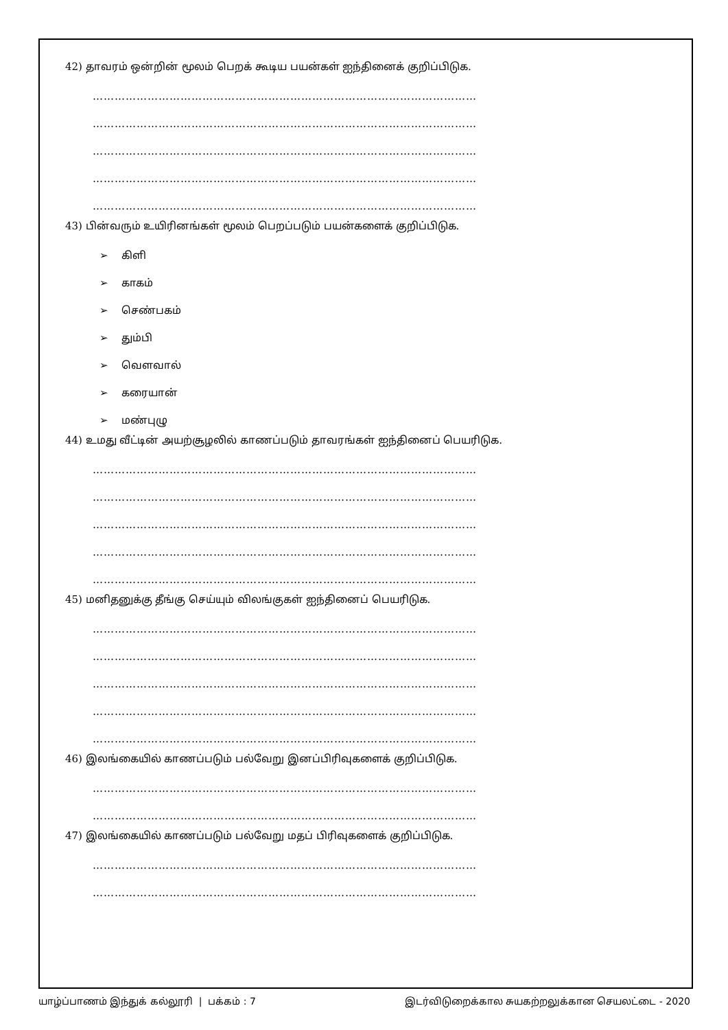42) தாவரம் ஒன்றின் மூலம் பெறக் கூடிய பயன்கள் ஐந்தினைக் குறிப்பிடுக.
……………………………………………………………………………………………
……………………………………………………………………………………………
……………………………………………………………………………………………
……………………………………………………………………………………………
……………………………………………………………………………………………
43) பின்வரும் உயிரினங்கள் மூலம் பெறப்படும் பயன்களைக் குறிப்பிடுக.
➢ கிளி
➢ காகம்
➢ செண்பகம்
➢ தும்பி
➢ வெளவால்
➢ கரையான்
➢ மண்புழு
44) உமது வீட்டின் அயற்சூழலில் காணப்படும் தாவரங்கள் ஐந்தினைப் பெயரிடுக.
……………………………………………………………………………………………
……………………………………………………………………………………………
……………………………………………………………………………………………
……………………………………………………………………………………………
……………………………………………………………………………………………
45) மனிதனுக்கு தீங்கு செய்யும் விலங்குகள் ஐந்தினைப் பெயரிடுக.
……………………………………………………………………………………………
……………………………………………………………………………………………
……………………………………………………………………………………………
……………………………………………………………………………………………
……………………………………………………………………………………………
46) இலங்கையில் காணப்படும் பல்வேறு இனப்பிரிவுகளைக் குறிப்பிடுக.
……………………………………………………………………………………………
……………………………………………………………………………………………
47) இலங்கையில் காணப்படும் பல்வேறு மதப் பிரிவுகளைக் குறிப்பிடுக.
……………………………………………………………………………………………
……………………………………………………………………………………………
யாழ்ப்பாணம் இந்துக் கல்லூரி | பக்கம் : 7 இடர்விடுறைக்கால சுயகற்றலுக்கான செயலட்டை - 2020